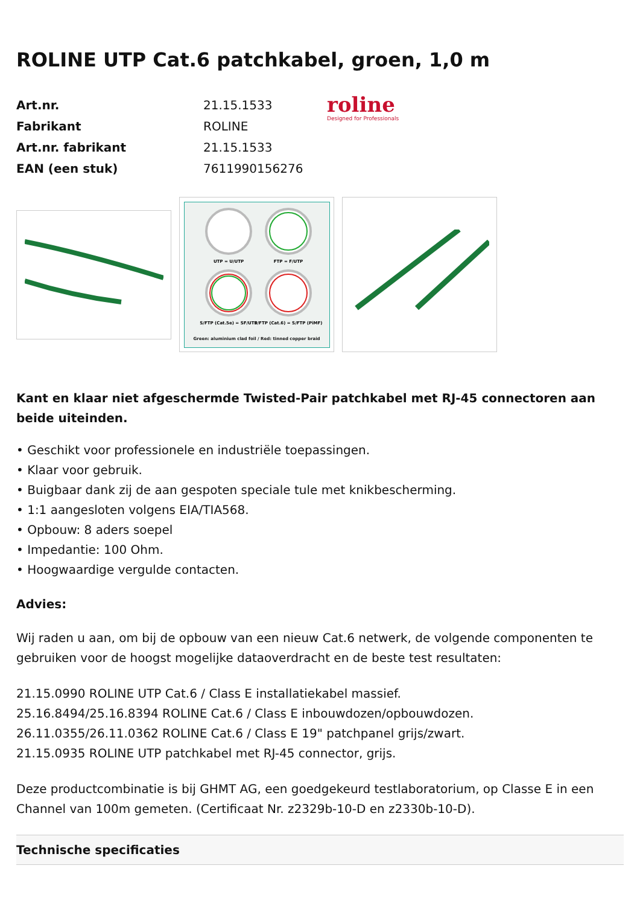ROLINE UTP Cat.6 patchkabel, groen, 1,0 m
| Art.nr. | 21.15.1533 |
| Fabrikant | ROLINE |
| Art.nr. fabrikant | 21.15.1533 |
| EAN (een stuk) | 7611990156276 |
roline
Designed for Professionals
UTP = U/UTP
FTP = F/UTP
S/FTP (Cat.5e) = SF/UTP
S/FTP (Cat.6) = S/FTP (PiMF)
Green: aluminium clad foil / Red: tinned copper braid
Kant en klaar niet afgeschermde Twisted-Pair patchkabel met RJ-45 connectoren aan beide uiteinden.
• Geschikt voor professionele en industriële toepassingen.
• Klaar voor gebruik.
• Buigbaar dank zij de aan gespoten speciale tule met knikbescherming.
• 1:1 aangesloten volgens EIA/TIA568.
• Opbouw: 8 aders soepel
• Impedantie: 100 Ohm.
• Hoogwaardige vergulde contacten.
Advies:
Wij raden u aan, om bij de opbouw van een nieuw Cat.6 netwerk, de volgende componenten te gebruiken voor de hoogst mogelijke dataoverdracht en de beste test resultaten:
21.15.0990 ROLINE UTP Cat.6 / Class E installatiekabel massief.
25.16.8494/25.16.8394 ROLINE Cat.6 / Class E inbouwdozen/opbouwdozen.
26.11.0355/26.11.0362 ROLINE Cat.6 / Class E 19" patchpanel grijs/zwart.
21.15.0935 ROLINE UTP patchkabel met RJ-45 connector, grijs.
Deze productcombinatie is bij GHMT AG, een goedgekeurd testlaboratorium, op Classe E in een Channel van 100m gemeten. (Certificaat Nr. z2329b-10-D en z2330b-10-D).
Technische specificaties